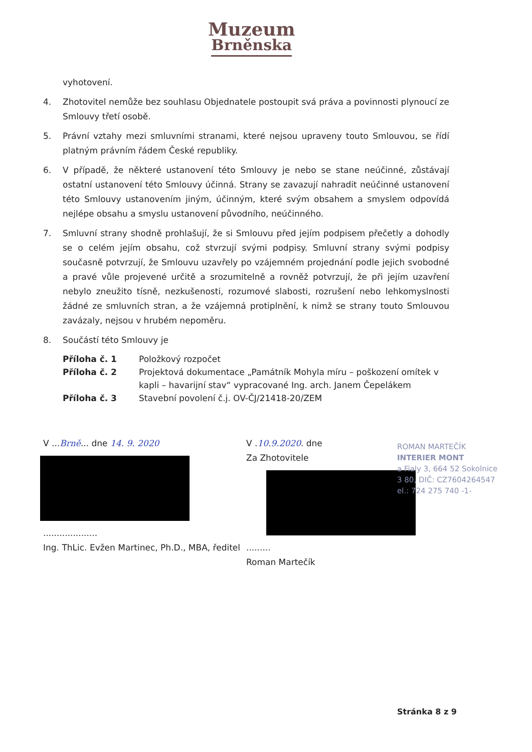Muzeum
Brněnska
vyhotovení.
4. Zhotovitel nemůže bez souhlasu Objednatele postoupit svá práva a povinnosti plynoucí ze Smlouvy třetí osobě.
5. Právní vztahy mezi smluvními stranami, které nejsou upraveny touto Smlouvou, se řídí platným právním řádem České republiky.
6. V případě, že některé ustanovení této Smlouvy je nebo se stane neúčinné, zůstávají ostatní ustanovení této Smlouvy účinná. Strany se zavazují nahradit neúčinné ustanovení této Smlouvy ustanovením jiným, účinným, které svým obsahem a smyslem odpovídá nejlépe obsahu a smyslu ustanovení původního, neúčinného.
7. Smluvní strany shodně prohlašují, že si Smlouvu před jejím podpisem přečetly a dohodly se o celém jejím obsahu, což stvrzují svými podpisy. Smluvní strany svými podpisy současně potvrzují, že Smlouvu uzavřely po vzájemném projednání podle jejich svobodné a pravé vůle projevené určitě a srozumitelně a rovněž potvrzují, že při jejím uzavření nebylo zneužito tísně, nezkušenosti, rozumové slabosti, rozrušení nebo lehkomyslnosti žádné ze smluvních stran, a že vzájemná protiplnění, k nimž se strany touto Smlouvou zavázaly, nejsou v hrubém nepoměru.
8. Součástí této Smlouvy je
Příloha č. 1 Položkový rozpočet
Příloha č. 2 Projektová dokumentace „Památník Mohyla míru – poškození omítek v kapli – havarijní stav“ vypracované Ing. arch. Janem Čepelákem
Příloha č. 3 Stavební povolení č.j. OV-ČJ/21418-20/ZEM
V ...Brně... dne 14. 9. 2020
....................
Ing. ThLic. Evžen Martinec, Ph.D., MBA, ředitel
V .10.9.2020. dne
Za Zhotovitele
.........
Roman Martečík
ROMAN MARTEČÍK
INTERIER MONT
a Fialy 3, 664 52 Sokolnice
3 80, DIČ: CZ7604264547
el.: 724 275 740 -1-
Stránka 8 z 9